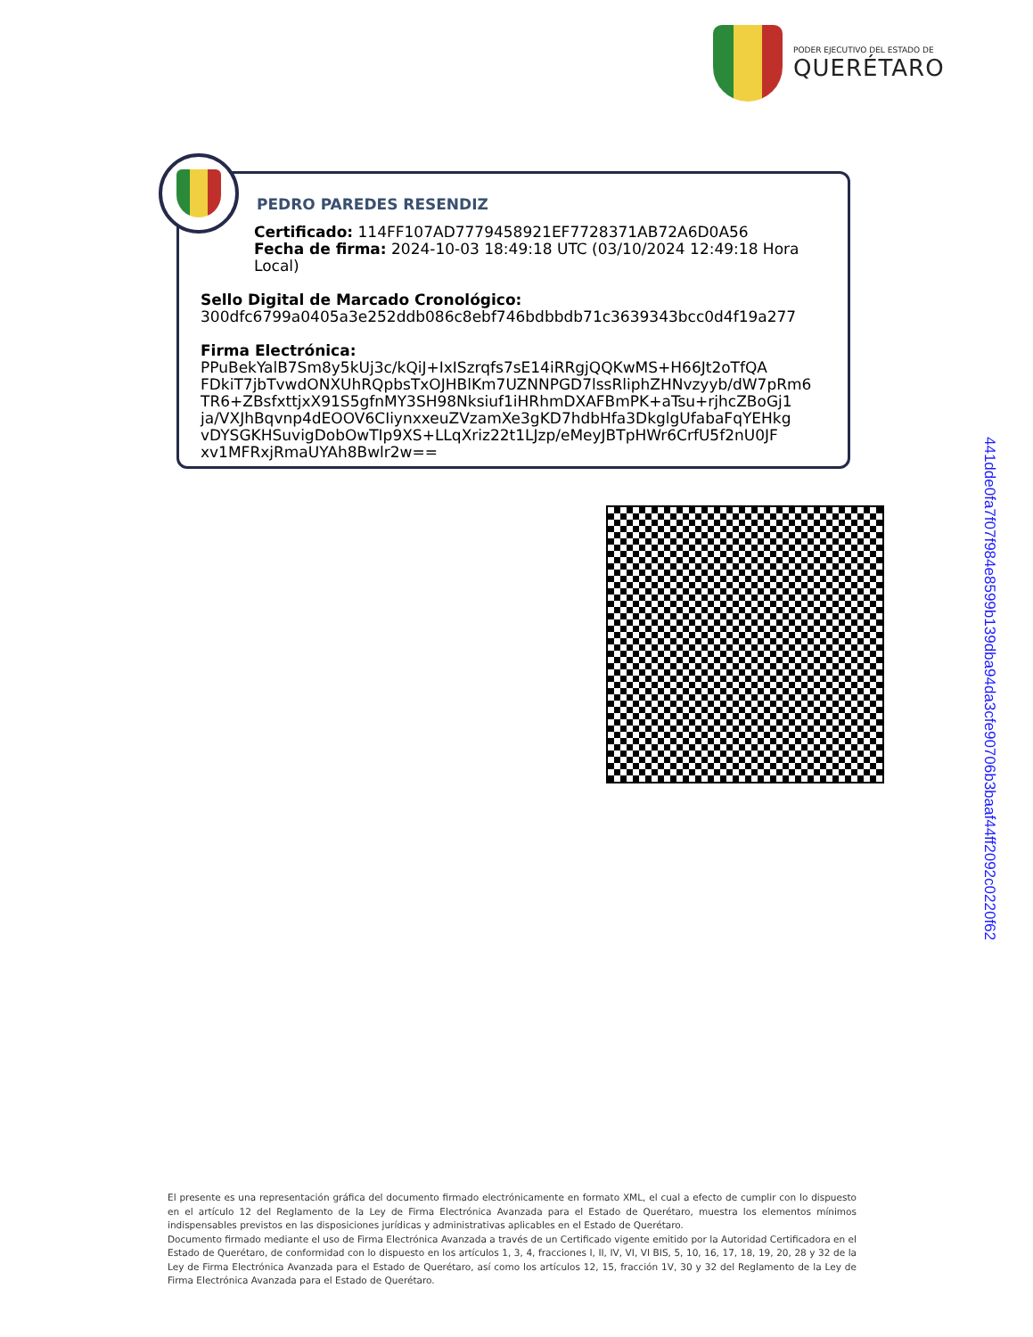PODER EJECUTIVO DEL ESTADO DE
QUERÉTARO
PEDRO PAREDES RESENDIZ
Certificado: 114FF107AD7779458921EF7728371AB72A6D0A56
Fecha de firma: 2024-10-03 18:49:18 UTC (03/10/2024 12:49:18 Hora Local)
Sello Digital de Marcado Cronológico:
300dfc6799a0405a3e252ddb086c8ebf746bdbbdb71c3639343bcc0d4f19a277
Firma Electrónica:
PPuBekYalB7Sm8y5kUj3c/kQiJ+IxISzrqfs7sE14iRRgjQQKwMS+H66Jt2oTfQA
FDkiT7jbTvwdONXUhRQpbsTxOJHBlKm7UZNNPGD7lssRliphZHNvzyyb/dW7pRm6
TR6+ZBsfxttjxX91S5gfnMY3SH98Nksiuf1iHRhmDXAFBmPK+aTsu+rjhcZBoGj1
ja/VXJhBqvnp4dEOOV6CIiynxxeuZVzamXe3gKD7hdbHfa3DkglgUfabaFqYEHkg
vDYSGKHSuvigDobOwTIp9XS+LLqXriz22t1LJzp/eMeyJBTpHWr6CrfU5f2nU0JF
xv1MFRxjRmaUYAh8Bwlr2w==
441dde0fa7f07f984e8599b139dba94da3cfe90706b3baaf44ff2092c0220f62
El presente es una representación gráfica del documento firmado electrónicamente en formato XML, el cual a efecto de cumplir con lo dispuesto en el artículo 12 del Reglamento de la Ley de Firma Electrónica Avanzada para el Estado de Querétaro, muestra los elementos mínimos indispensables previstos en las disposiciones jurídicas y administrativas aplicables en el Estado de Querétaro.
Documento firmado mediante el uso de Firma Electrónica Avanzada a través de un Certificado vigente emitido por la Autoridad Certificadora en el Estado de Querétaro, de conformidad con lo dispuesto en los artículos 1, 3, 4, fracciones I, II, IV, VI, VI BIS, 5, 10, 16, 17, 18, 19, 20, 28 y 32 de la Ley de Firma Electrónica Avanzada para el Estado de Querétaro, así como los artículos 12, 15, fracción 1V, 30 y 32 del Reglamento de la Ley de Firma Electrónica Avanzada para el Estado de Querétaro.